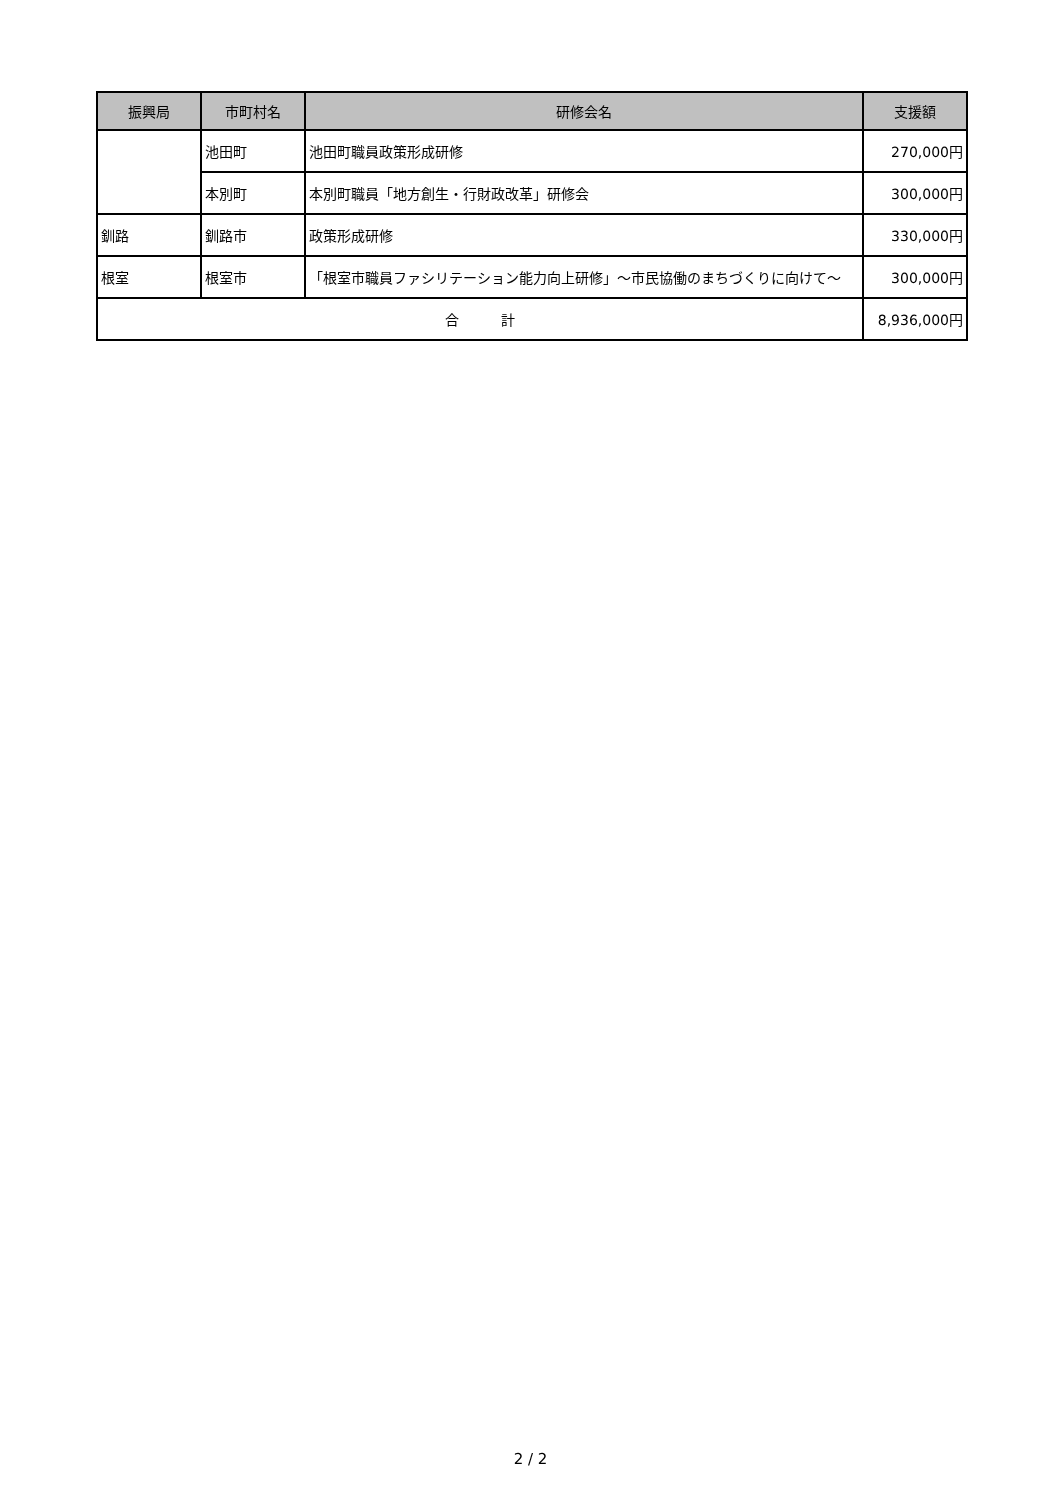| 振興局 | 市町村名 | 研修会名 | 支援額 |
| --- | --- | --- | --- |
| | 池田町 | 池田町職員政策形成研修 | 270,000円 |
| | 本別町 | 本別町職員「地方創生・行財政改革」研修会 | 300,000円 |
| 釧路 | 釧路市 | 政策形成研修 | 330,000円 |
| 根室 | 根室市 | 「根室市職員ファシリテーション能力向上研修」～市民協働のまちづくりに向けて～ | 300,000円 |
| 合 計 | | | 8,936,000円 |
2 / 2